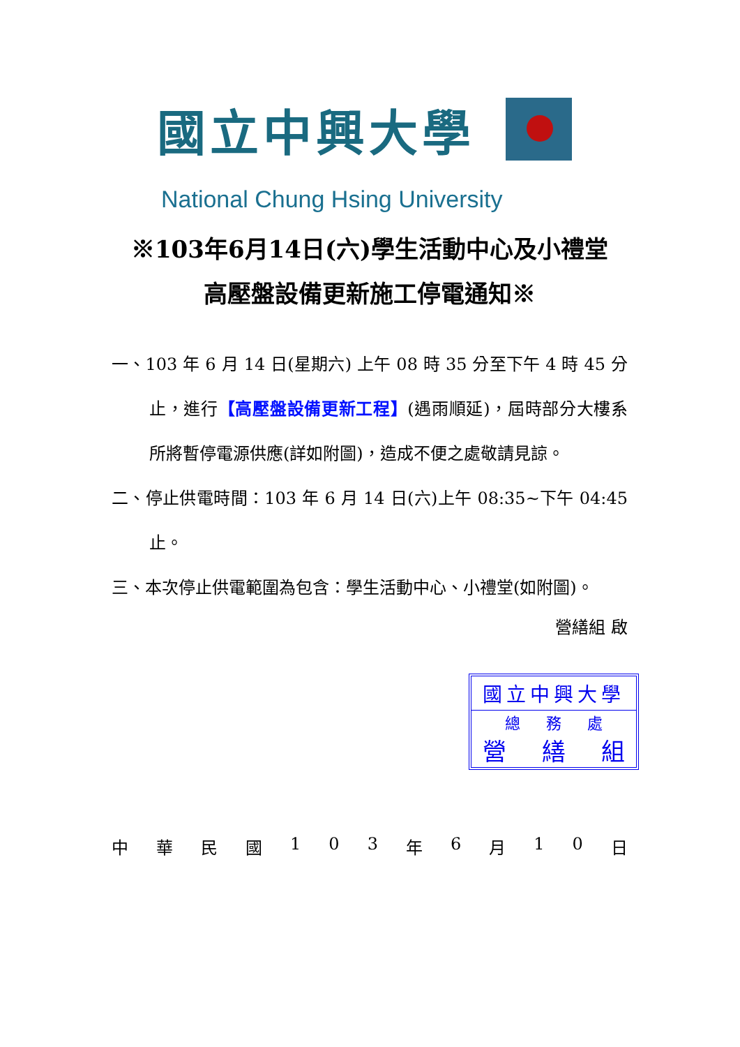國立中興大學
National Chung Hsing University
※103年6月14日(六)學生活動中心及小禮堂
高壓盤設備更新施工停電通知※
一、103 年 6 月 14 日(星期六) 上午 08 時 35 分至下午 4 時 45 分止，進行【高壓盤設備更新工程】(遇雨順延)，屆時部分大樓系所將暫停電源供應(詳如附圖)，造成不便之處敬請見諒。
二、停止供電時間：103 年 6 月 14 日(六)上午 08:35~下午 04:45 止。
三、本次停止供電範圍為包含：學生活動中心、小禮堂(如附圖)。
營繕組 啟
國立中興大學
總 務 處
營 繕 組
中 華 民 國 1 0 3 年 6 月 1 0 日